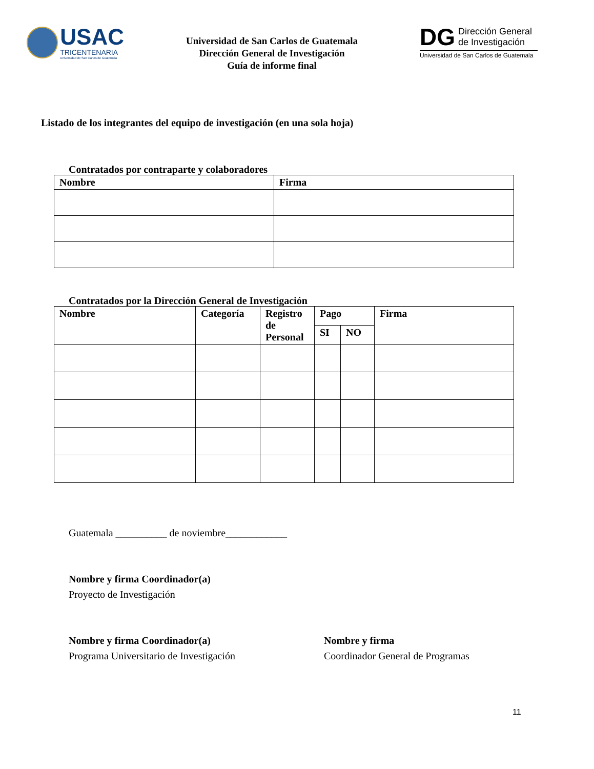USAC
TRICENTENARIA
Universidad de San Carlos de Guatemala
Universidad de San Carlos de Guatemala
Dirección General de Investigación
Guía de informe final
DG
Dirección General
de Investigación
Universidad de San Carlos de Guatemala
Listado de los integrantes del equipo de investigación (en una sola hoja)
Contratados por contraparte y colaboradores
| Nombre | Firma |
| --- | --- |
Contratados por la Dirección General de Investigación
| Nombre | Categoría | Registro de Personal | Pago | | Firma |
| --- | --- | --- | --- | --- | --- |
| | | | SI | NO | |
Guatemala __________ de noviembre____________
Nombre y firma Coordinador(a)
Proyecto de Investigación
Nombre y firma Coordinador(a)
Programa Universitario de Investigación
Nombre y firma
Coordinador General de Programas
11